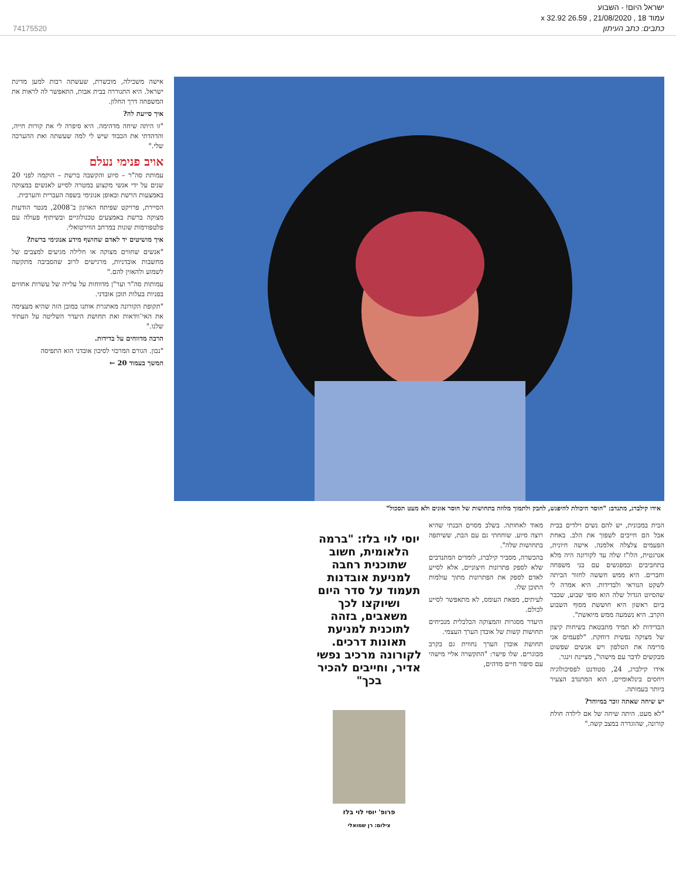ישראל היום! - השבוע
עמוד 18 , 21/08/2020 , 26.59 x 32.92
כתבים: כתב העיתון
74175520
אידו קילברג, מתנדב: "חוסר היכולת להיפגש, לחבק ולתמוך מלווה בתחושות של חוסר אונים ולא מעט תסכול"
הבית במכונית, יש להם נשים וילדים בבית אבל הם חייבים לשפוך את הלב. באחת הפעמים צלצלה אלמנה. אישה חיונית, אנרגטית, הלו"ז שלה עד לקורונה היה מלא בתחביבים ובמפגשים עם בני משפחה וחברים. היא ממש חששה לחזור הביתה לשקט הנוראי ולבדידות. היא אמרה לי שהסיוט הגדול שלה הוא סופי שבוע, שכבר ביום ראשון היא חוששת מסוף השבוע הקרב. היא נשמעה ממש מיואשת".
הבדידות לא תמיד מתבטאת בשיחות קיצון של מצוקה נפשית דוחקת. "לפעמים אני מרימה את הטלפון ויש אנשים שפשוט מבקשים לדבר עם מישהו", מציינת זינגר.
אידו קילברג, 24, סטודנט לפסיכולוגיה ויחסים בינלאומיים, הוא המתנדב הצעיר ביותר בעמותה.
יש שיחה שאתה זוכר במיוחד?
"לא מעט. היתה שיחה של אם לילדה חולת קורונה, שהוגדרה במצב קשה."
מאוד לאחותה. בשלב מסוים הבנתי שהיא רוצה סיוע. שוחחתי גם עם הבת, ששיתפה בתחושות שלה".
בהכשרה, מסביר קילברג, לומדים המתנדבים שלא לספק פתרונות חיצוניים, אלא לסייע לאדם לספק את הפתרונות מתוך עולמות התוכן שלו.
לעיתים, מפאת העומס, לא מתאפשר לסייע לכולם.
היעדר מסגרות והמצוקה הכלכלית מנכיחים תחושות קשות של אובדן הערך העצמי.
תחושת אובדן הערך נחווית גם בקרב מבוגרים. שלו פישר: "התקשרה אליי מישהי עם סיפור חיים מדהים,
יוסי לוי בלז: "ברמה הלאומית, חשוב שתוכנית רחבה למניעת אובדנות תעמוד על סדר היום ושיוקצו לכך משאבים, בזהה לתוכנית למניעת תאונות דרכים. לקורונה מרכיב נפשי אדיר, וחייבים להכיר בכך"
פרופ' יוסי לוי בלז
צילום: רן שמואלי
אישה משכילה, מוכשרת, שעשתה רבות למען מדינת ישראל. היא התגוררה בבית אבות, התאפשר לה לראות את המשפחה דרך החלון.
איך סייעת לה?
"זו היתה שיחה מדהימה. היא סיפרה לי את קורות חייה, והדהדתי את הכבוד שיש לי למה שעשתה ואת ההערכה שלי."
אויב פנימי נעלם
עמותת סה"ר – סיוע והקשבה ברשת – הוקמה לפני 20 שנים על ידי אנשי מקצוע במטרה לסייע לאנשים במצוקה באמצעות הרשת ובאופן אנונימי בשפה העברית והערבית.
הסיירת, פרויקט שפיתח הארגון ב־2008, מנטר הודעות מצוקה ברשת באמצעים טכנולוגיים ובשיתוף פעולה עם פלטפורמות שונות במרחב הווירטואלי.
איך מושיטים יד לאדם שחושף מידע אנונימי ברשת?
"אנשים שחווים מצוקה או חלילה מגיעים למצבים של מחשבות אובדניות, מרגישים לרוב שהסביבה מתקשה לשמוע ולהאזין להם."
עמותות סה"ר וער"ן מדווחות על עלייה של עשרות אחוזים בפניות בעלות תוכן אובדני.
"תקופת הקורונה מאתגרת אותנו במובן הזה שהיא מעצימה את האי־וודאות ואת תחושת היעדר השליטה על העתיד שלנו."
הרבה מדווחים על בדידות.
"נכון. הגורם המרכזי לסיכון אובדני הוא התפיסה
המשך בעמוד 20 ←